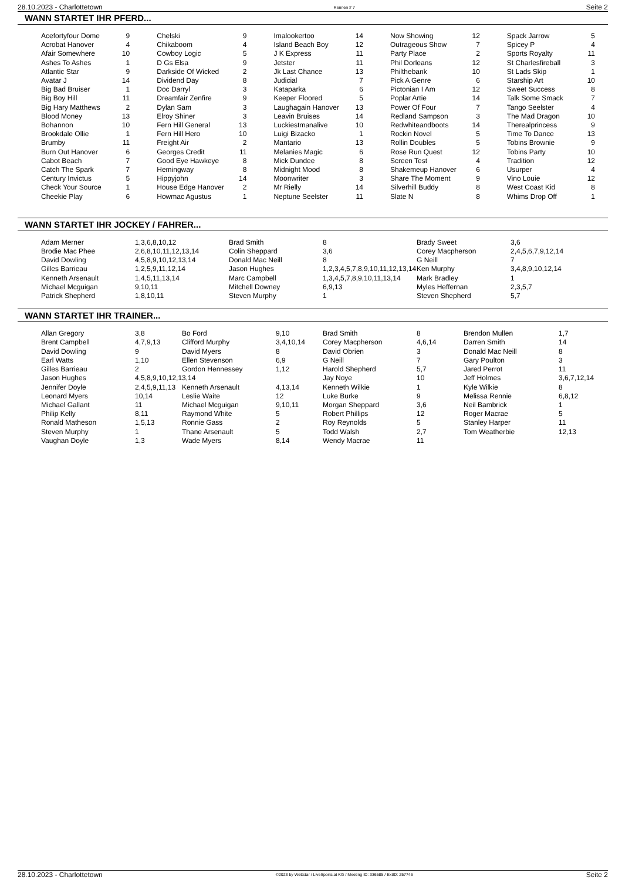28.10.2023 - Charlottetown Rennen # 7 Seite 2
WANN STARTET IHR PFERD...
| Acefortyfour Dome | 9 | Chelski | 9 | Imalookertoo | 14 | Now Showing | 12 | Spack Jarrow | 5 |
| Acrobat Hanover | 4 | Chikaboom | 4 | Island Beach Boy | 12 | Outrageous Show | 7 | Spicey P | 4 |
| Afair Somewhere | 10 | Cowboy Logic | 5 | J K Express | 11 | Party Place | 2 | Sports Royalty | 11 |
| Ashes To Ashes | 1 | D Gs Elsa | 9 | Jetster | 11 | Phil Dorleans | 12 | St Charlesfireball | 3 |
| Atlantic Star | 9 | Darkside Of Wicked | 2 | Jk Last Chance | 13 | Philthebank | 10 | St Lads Skip | 1 |
| Avatar J | 14 | Dividend Day | 8 | Judicial | 7 | Pick A Genre | 6 | Starship Art | 10 |
| Big Bad Bruiser | 1 | Doc Darryl | 3 | Kataparka | 6 | Pictonian I Am | 12 | Sweet Success | 8 |
| Big Boy Hill | 11 | Dreamfair Zenfire | 9 | Keeper Floored | 5 | Poplar Artie | 14 | Talk Some Smack | 7 |
| Big Hary Matthews | 2 | Dylan Sam | 3 | Laughagain Hanover | 13 | Power Of Four | 7 | Tango Seelster | 4 |
| Blood Money | 13 | Elroy Shiner | 3 | Leavin Bruises | 14 | Redland Sampson | 3 | The Mad Dragon | 10 |
| Bohannon | 10 | Fern Hill General | 13 | Luckiestmanalive | 10 | Redwhiteandboots | 14 | Therealprincess | 9 |
| Brookdale Ollie | 1 | Fern Hill Hero | 10 | Luigi Bizacko | 1 | Rockin Novel | 5 | Time To Dance | 13 |
| Brumby | 11 | Freight Air | 2 | Mantario | 13 | Rollin Doubles | 5 | Tobins Brownie | 9 |
| Burn Out Hanover | 6 | Georges Credit | 11 | Melanies Magic | 6 | Rose Run Quest | 12 | Tobins Party | 10 |
| Cabot Beach | 7 | Good Eye Hawkeye | 8 | Mick Dundee | 8 | Screen Test | 4 | Tradition | 12 |
| Catch The Spark | 7 | Hemingway | 8 | Midnight Mood | 8 | Shakemeup Hanover | 6 | Usurper | 4 |
| Century Invictus | 5 | Hippyjohn | 14 | Moonwriter | 3 | Share The Moment | 9 | Vino Louie | 12 |
| Check Your Source | 1 | House Edge Hanover | 2 | Mr Rielly | 14 | Silverhill Buddy | 8 | West Coast Kid | 8 |
| Cheekie Play | 6 | Howmac Agustus | 1 | Neptune Seelster | 11 | Slate N | 8 | Whims Drop Off | 1 |
WANN STARTET IHR JOCKEY / FAHRER...
| Adam Merner | 1,3,6,8,10,12 | Brad Smith | 8 | Brady Sweet | 3,6 |
| Brodie Mac Phee | 2,6,8,10,11,12,13,14 | Colin Sheppard | 3,6 | Corey Macpherson | 2,4,5,6,7,9,12,14 |
| David Dowling | 4,5,8,9,10,12,13,14 | Donald Mac Neill | 8 | G Neill | 7 |
| Gilles Barrieau | 1,2,5,9,11,12,14 | Jason Hughes | 1,2,3,4,5,7,8,9,10,11,12,13,14 | Ken Murphy | 3,4,8,9,10,12,14 |
| Kenneth Arsenault | 1,4,5,11,13,14 | Marc Campbell | 1,3,4,5,7,8,9,10,11,13,14 | Mark Bradley | 1 |
| Michael Mcguigan | 9,10,11 | Mitchell Downey | 6,9,13 | Myles Heffernan | 2,3,5,7 |
| Patrick Shepherd | 1,8,10,11 | Steven Murphy | 1 | Steven Shepherd | 5,7 |
WANN STARTET IHR TRAINER...
| Allan Gregory | 3,8 | Bo Ford | 9,10 | Brad Smith | 8 | Brendon Mullen | 1,7 |
| Brent Campbell | 4,7,9,13 | Clifford Murphy | 3,4,10,14 | Corey Macpherson | 4,6,14 | Darren Smith | 14 |
| David Dowling | 9 | David Myers | 8 | David Obrien | 3 | Donald Mac Neill | 8 |
| Earl Watts | 1,10 | Ellen Stevenson | 6,9 | G Neill | 7 | Gary Poulton | 3 |
| Gilles Barrieau | 2 | Gordon Hennessey | 1,12 | Harold Shepherd | 5,7 | Jared Perrot | 11 |
| Jason Hughes | 4,5,8,9,10,12,13,14 | | | Jay Noye | 10 | Jeff Holmes | 3,6,7,12,14 |
| Jennifer Doyle | 2,4,5,9,11,13 | Kenneth Arsenault | 4,13,14 | Kenneth Wilkie | 1 | Kyle Wilkie | 8 |
| Leonard Myers | 10,14 | Leslie Waite | 12 | Luke Burke | 9 | Melissa Rennie | 6,8,12 |
| Michael Gallant | 11 | Michael Mcguigan | 9,10,11 | Morgan Sheppard | 3,6 | Neil Bambrick | 1 |
| Philip Kelly | 8,11 | Raymond White | 5 | Robert Phillips | 12 | Roger Macrae | 5 |
| Ronald Matheson | 1,5,13 | Ronnie Gass | 2 | Roy Reynolds | 5 | Stanley Harper | 11 |
| Steven Murphy | 1 | Thane Arsenault | 5 | Todd Walsh | 2,7 | Tom Weatherbie | 12,13 |
| Vaughan Doyle | 1,3 | Wade Myers | 8,14 | Wendy Macrae | 11 | | |
28.10.2023 - Charlottetown ©2023 by Wettstar / LiveSports.at KG / Meeting ID: 336585 / ExtID: 257746 Seite 2